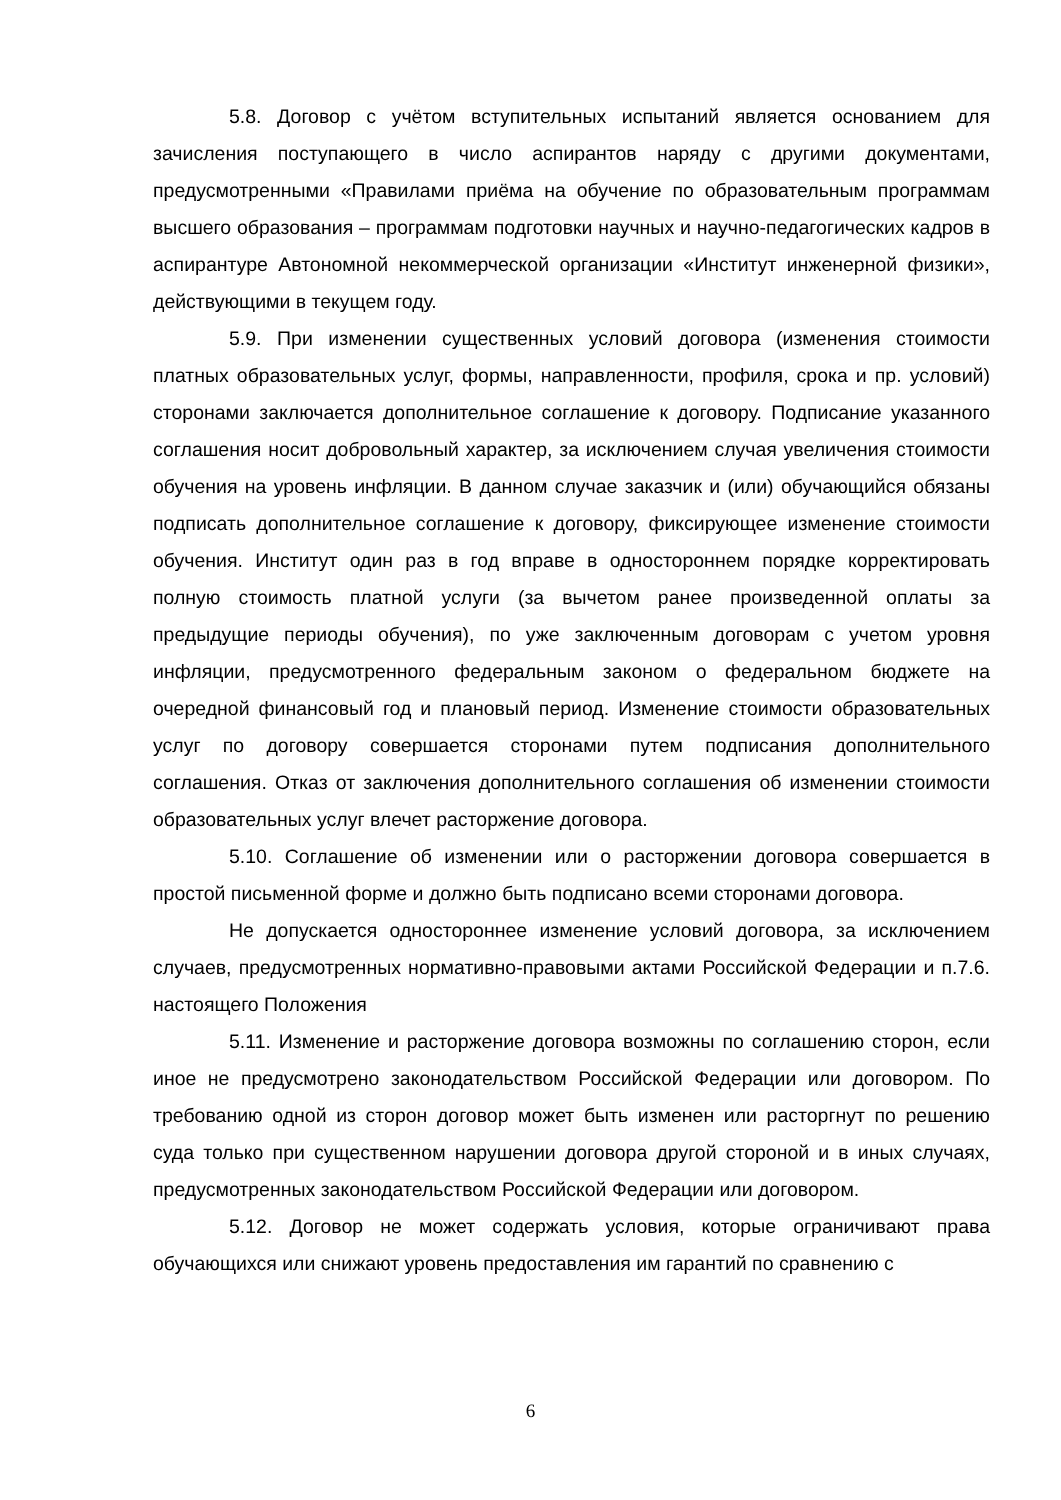5.8. Договор с учётом вступительных испытаний является основанием для зачисления поступающего в число аспирантов наряду с другими документами, предусмотренными «Правилами приёма на обучение по образовательным программам высшего образования – программам подготовки научных и научно-педагогических кадров в аспирантуре Автономной некоммерческой организации «Институт инженерной физики», действующими в текущем году.
5.9. При изменении существенных условий договора (изменения стоимости платных образовательных услуг, формы, направленности, профиля, срока и пр. условий) сторонами заключается дополнительное соглашение к договору. Подписание указанного соглашения носит добровольный характер, за исключением случая увеличения стоимости обучения на уровень инфляции. В данном случае заказчик и (или) обучающийся обязаны подписать дополнительное соглашение к договору, фиксирующее изменение стоимости обучения. Институт один раз в год вправе в одностороннем порядке корректировать полную стоимость платной услуги (за вычетом ранее произведенной оплаты за предыдущие периоды обучения), по уже заключенным договорам с учетом уровня инфляции, предусмотренного федеральным законом о федеральном бюджете на очередной финансовый год и плановый период. Изменение стоимости образовательных услуг по договору совершается сторонами путем подписания дополнительного соглашения. Отказ от заключения дополнительного соглашения об изменении стоимости образовательных услуг влечет расторжение договора.
5.10. Соглашение об изменении или о расторжении договора совершается в простой письменной форме и должно быть подписано всеми сторонами договора.
Не допускается одностороннее изменение условий договора, за исключением случаев, предусмотренных нормативно-правовыми актами Российской Федерации и п.7.6. настоящего Положения
5.11. Изменение и расторжение договора возможны по соглашению сторон, если иное не предусмотрено законодательством Российской Федерации или договором. По требованию одной из сторон договор может быть изменен или расторгнут по решению суда только при существенном нарушении договора другой стороной и в иных случаях, предусмотренных законодательством Российской Федерации или договором.
5.12. Договор не может содержать условия, которые ограничивают права обучающихся или снижают уровень предоставления им гарантий по сравнению с
6